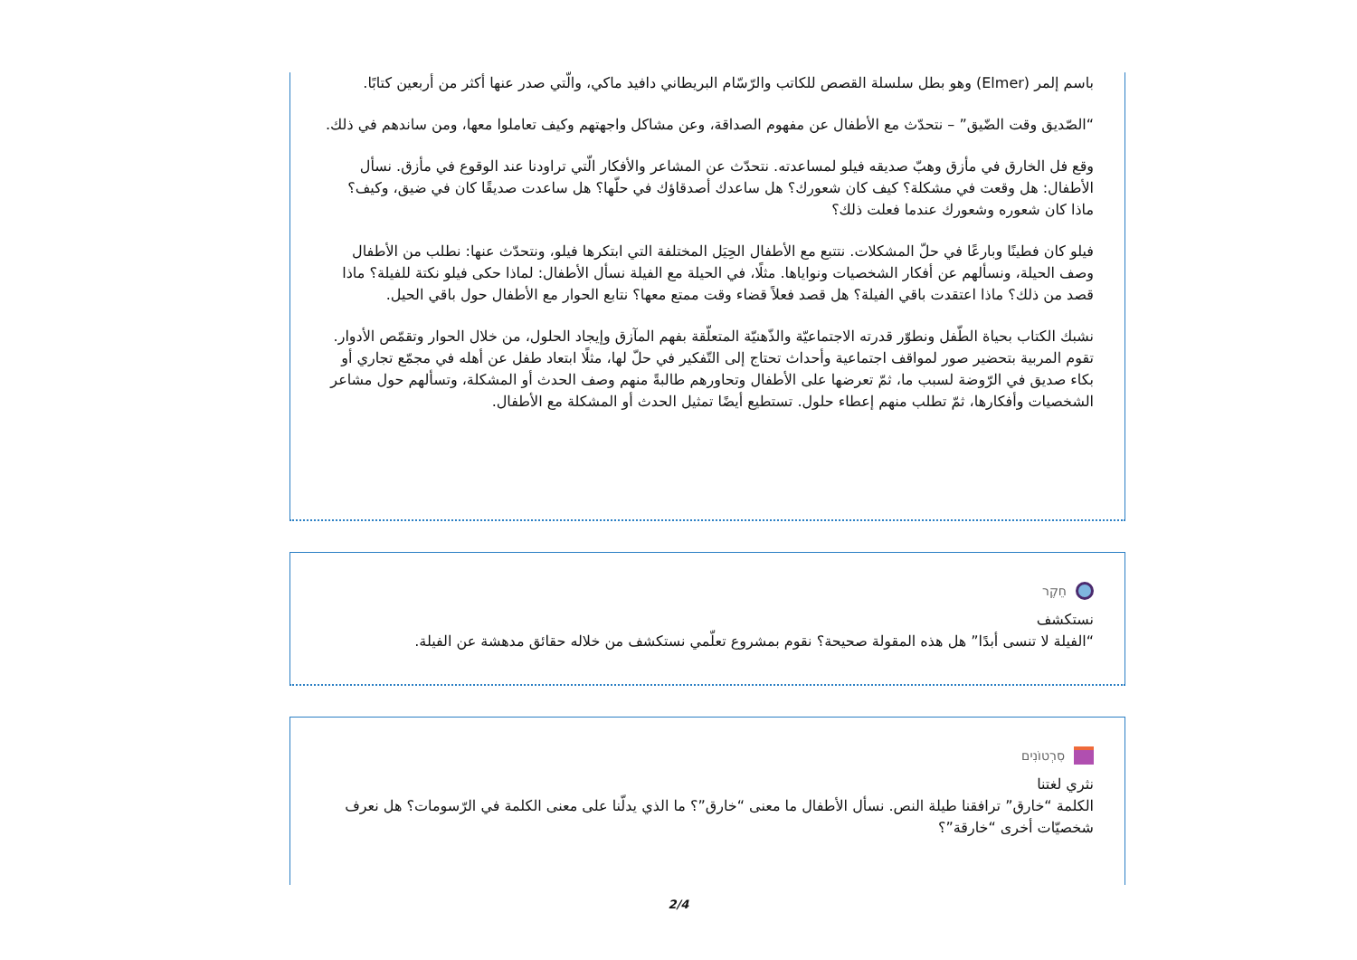باسم إلمر (Elmer) وهو بطل سلسلة القصص للكاتب والرّسّام البريطاني دافيد ماكي، والّتي صدر عنها أكثر من أربعين كتابًا.
“الصّديق وقت الضّيق” – نتحدّث مع الأطفال عن مفهوم الصداقة، وعن مشاكل واجهتهم وكيف تعاملوا معها، ومن ساندهم في ذلك.
وقع فل الخارق في مأزق وهبّ صديقه فيلو لمساعدته. نتحدّث عن المشاعر والأفكار الّتي تراودنا عند الوقوع في مأزق. نسأل الأطفال: هل وقعت في مشكلة؟ كيف كان شعورك؟ هل ساعدك أصدقاؤك في حلّها؟ هل ساعدت صديقًا كان في ضيق، وكيف؟ ماذا كان شعوره وشعورك عندما فعلت ذلك؟
فيلو كان فطينًا وبارعًا في حلّ المشكلات. نتتبع مع الأطفال الحِيَل المختلفة التي ابتكرها فيلو، ونتحدّث عنها: نطلب من الأطفال وصف الحيلة، ونسألهم عن أفكار الشخصيات ونواياها. مثلًا، في الحيلة مع الفيلة نسأل الأطفال: لماذا حكى فيلو نكتة للفيلة؟ ماذا قصد من ذلك؟ ماذا اعتقدت باقي الفيلة؟ هل قصد فعلاً قضاء وقت ممتع معها؟ نتابع الحوار مع الأطفال حول باقي الحيل.
نشبك الكتاب بحياة الطّفل ونطوّر قدرته الاجتماعيّة والذّهنيّة المتعلّقة بفهم المآزق وإيجاد الحلول، من خلال الحوار وتقمّص الأدوار. تقوم المربية بتحضير صور لمواقف اجتماعية وأحداث تحتاج إلى التّفكير في حلّ لها، مثلًا ابتعاد طفل عن أهله في مجمّع تجاري أو بكاء صديق في الرّوضة لسبب ما، ثمّ تعرضها على الأطفال وتحاورهم طالبةً منهم وصف الحدث أو المشكلة، وتسألهم حول مشاعر الشخصيات وأفكارها، ثمّ تطلب منهم إعطاء حلول. تستطيع أيضًا تمثيل الحدث أو المشكلة مع الأطفال.
חֵקֶר
نستكشف
“الفيلة لا تنسى أبدًا” هل هذه المقولة صحيحة؟ نقوم بمشروع تعلّمي نستكشف من خلاله حقائق مدهشة عن الفيلة.
סִרְטוֹנִים
نثري لغتنا
الكلمة “خارق” ترافقنا طيلة النص. نسأل الأطفال ما معنى “خارق”؟ ما الذي يدلّنا على معنى الكلمة في الرّسومات؟ هل نعرف شخصيّات أخرى “خارقة”؟
2/4